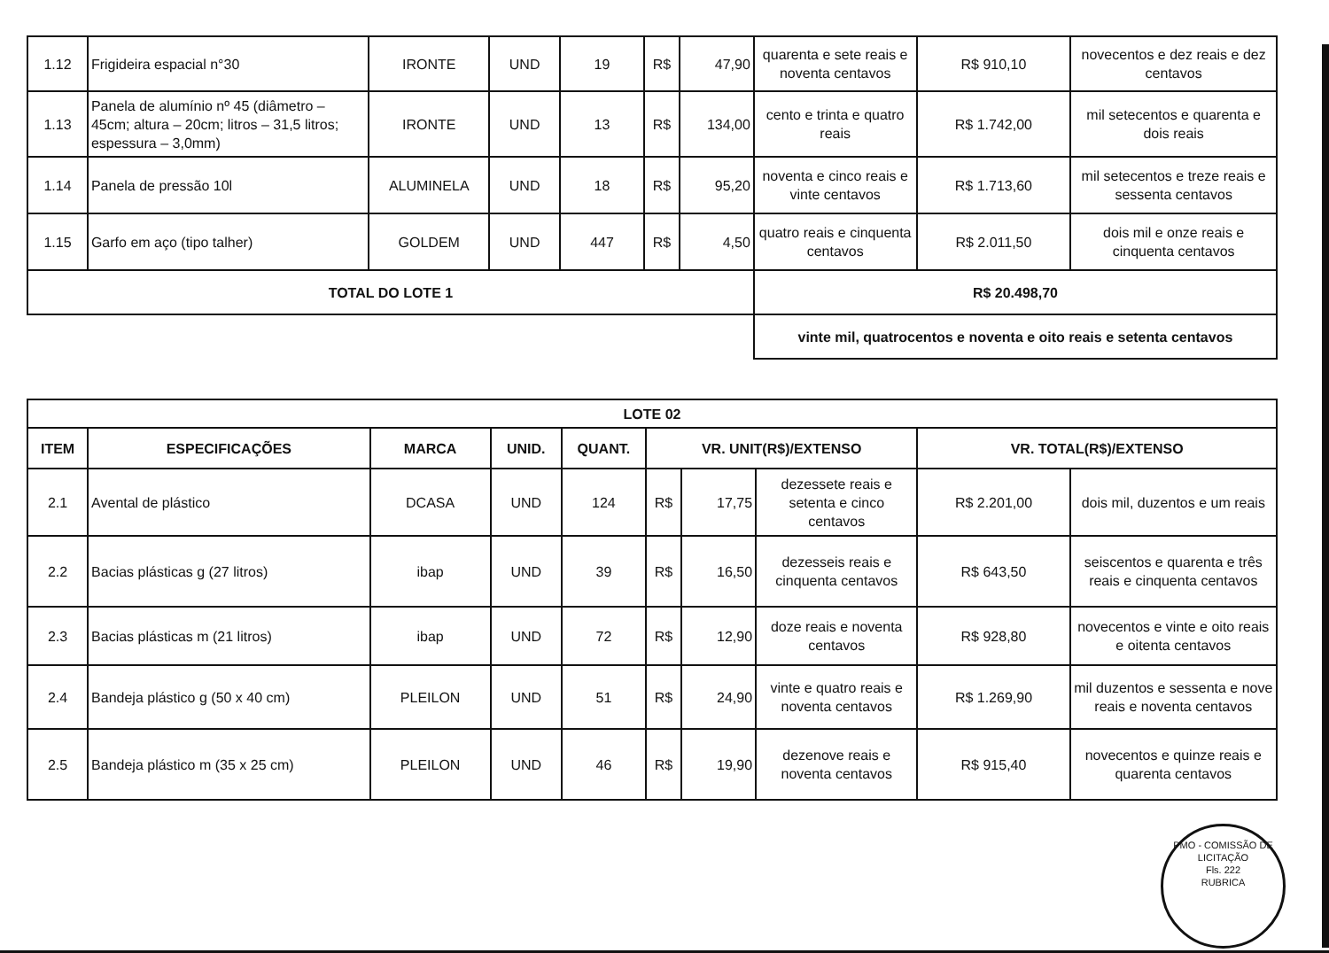| 1.12 | Frigideira espacial n°30 | IRONTE | UND | 19 | R$ | 47,90 | quarenta e sete reais e noventa centavos | R$ 910,10 | novecentos e dez reais e dez centavos |
| 1.13 | Panela de alumínio nº 45 (diâmetro – 45cm; altura – 20cm; litros – 31,5 litros; espessura – 3,0mm) | IRONTE | UND | 13 | R$ | 134,00 | cento e trinta e quatro reais | R$ 1.742,00 | mil setecentos e quarenta e dois reais |
| 1.14 | Panela de pressão 10l | ALUMINELA | UND | 18 | R$ | 95,20 | noventa e cinco reais e vinte centavos | R$ 1.713,60 | mil setecentos e treze reais e sessenta centavos |
| 1.15 | Garfo em aço (tipo talher) | GOLDEM | UND | 447 | R$ | 4,50 | quatro reais e cinquenta centavos | R$ 2.011,50 | dois mil e onze reais e cinquenta centavos |
| TOTAL DO LOTE 1 | | | | | | | R$ 20.498,70 | | |
| | | | | | | | vinte mil, quatrocentos e noventa e oito reais e setenta centavos | | |
| LOTE 02 | | | | | | | | | |
| --- | --- | --- | --- | --- | --- | --- | --- | --- | --- |
| ITEM | ESPECIFICAÇÕES | MARCA | UNID. | QUANT. | VR. UNIT(R$)/EXTENSO | | | VR. TOTAL(R$)/EXTENSO | |
| 2.1 | Avental de plástico | DCASA | UND | 124 | R$ | 17,75 | dezessete reais e setenta e cinco centavos | R$ 2.201,00 | dois mil, duzentos e um reais |
| 2.2 | Bacias plásticas g (27 litros) | ibap | UND | 39 | R$ | 16,50 | dezesseis reais e cinquenta centavos | R$ 643,50 | seiscentos e quarenta e três reais e cinquenta centavos |
| 2.3 | Bacias plásticas m (21 litros) | ibap | UND | 72 | R$ | 12,90 | doze reais e noventa centavos | R$ 928,80 | novecentos e vinte e oito reais e oitenta centavos |
| 2.4 | Bandeja plástico g (50 x 40 cm) | PLEILON | UND | 51 | R$ | 24,90 | vinte e quatro reais e noventa centavos | R$ 1.269,90 | mil duzentos e sessenta e nove reais e noventa centavos |
| 2.5 | Bandeja plástico m (35 x 25 cm) | PLEILON | UND | 46 | R$ | 19,90 | dezenove reais e noventa centavos | R$ 915,40 | novecentos e quinze reais e quarenta centavos |
PMO - COMISSÃO DE LICITAÇÃO
Fls. 222
RUBRICA